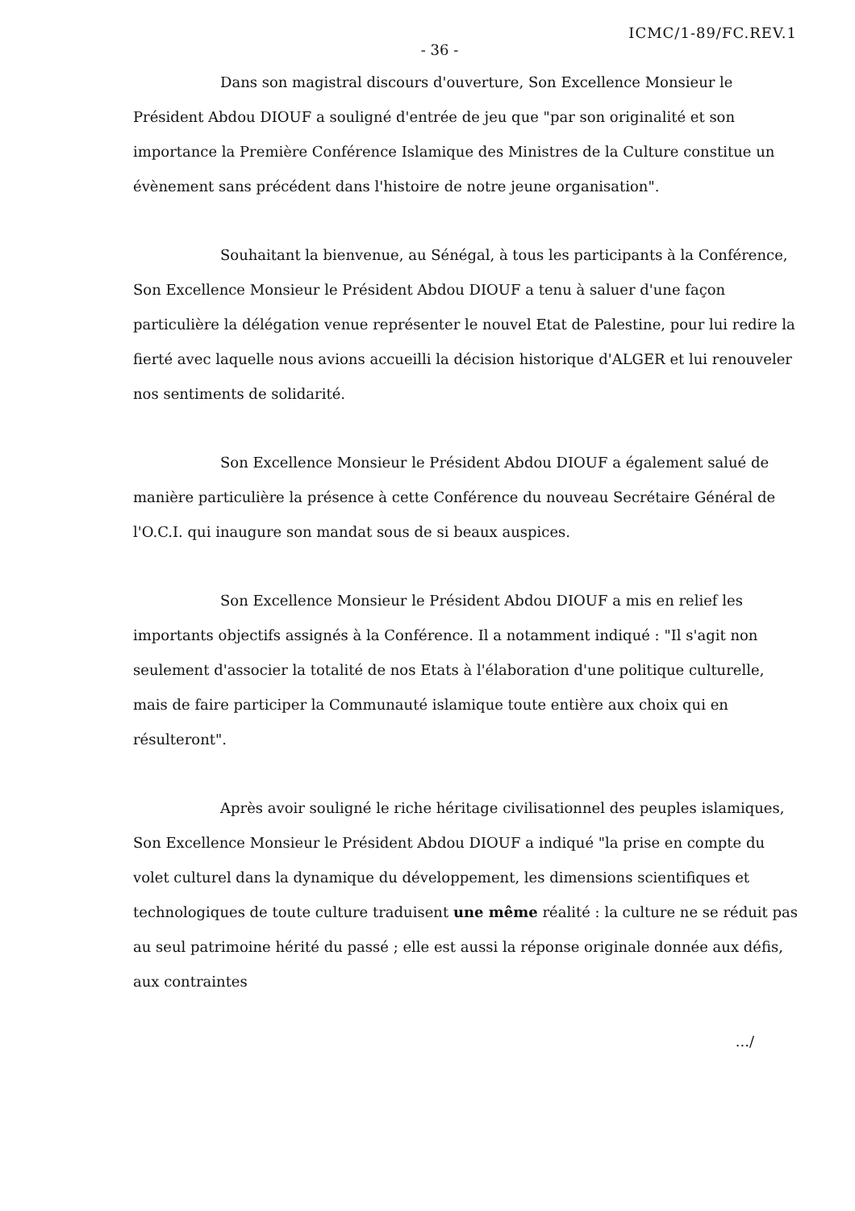ICMC/1-89/FC.REV.1
- 36 -
Dans son magistral discours d'ouverture, Son Excellence Monsieur le Président Abdou DIOUF a souligné d'entrée de jeu que "par son originalité et son importance la Première Conférence Islamique des Ministres de la Culture constitue un évènement sans précédent dans l'histoire de notre jeune organisation".
Souhaitant la bienvenue, au Sénégal, à tous les participants à la Conférence, Son Excellence Monsieur le Président Abdou DIOUF a tenu à saluer d'une façon particulière la délégation venue représenter le nouvel Etat de Palestine, pour lui redire la fierté avec laquelle nous avions accueilli la décision historique d'ALGER et lui renouveler nos sentiments de solidarité.
Son Excellence Monsieur le Président Abdou DIOUF a également salué de manière particulière la présence à cette Conférence du nouveau Secrétaire Général de l'O.C.I. qui inaugure son mandat sous de si beaux auspices.
Son Excellence Monsieur le Président Abdou DIOUF a mis en relief les importants objectifs assignés à la Conférence. Il a notamment indiqué : "Il s'agit non seulement d'associer la totalité de nos Etats à l'élaboration d'une politique culturelle, mais de faire participer la Communauté islamique toute entière aux choix qui en résulteront".
Après avoir souligné le riche héritage civilisationnel des peuples islamiques, Son Excellence Monsieur le Président Abdou DIOUF a indiqué "la prise en compte du volet culturel dans la dynamique du développement, les dimensions scientifiques et technologiques de toute culture traduisent une même réalité : la culture ne se réduit pas au seul patrimoine hérité du passé ; elle est aussi la réponse originale donnée aux défis, aux contraintes
.../